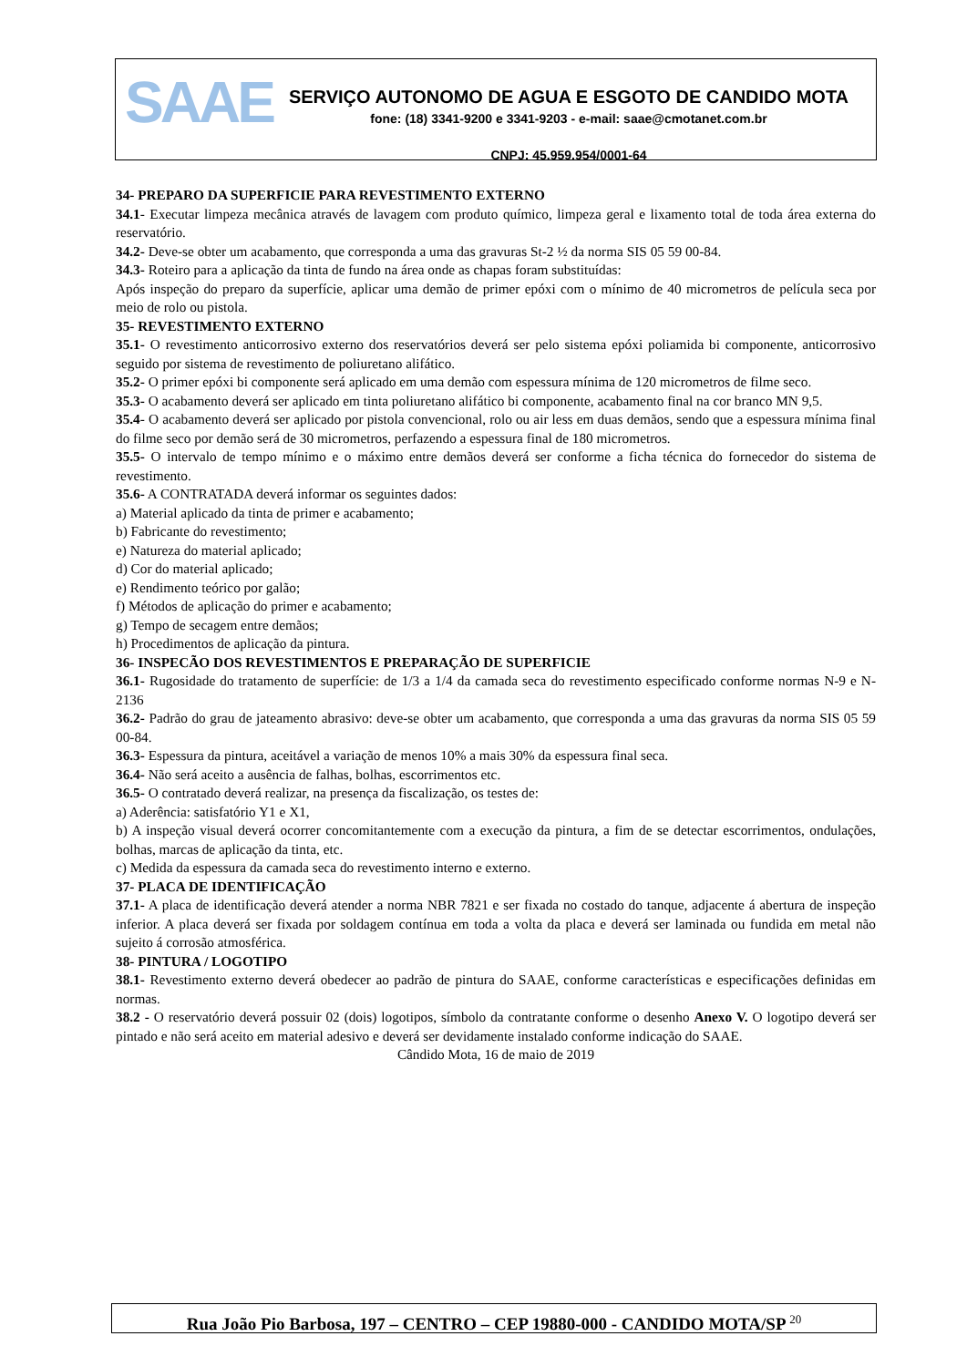SAAE
SERVIÇO AUTONOMO DE AGUA E ESGOTO DE CANDIDO MOTA
fone: (18) 3341-9200 e 3341-9203 - e-mail: saae@cmotanet.com.br
CNPJ: 45.959.954/0001-64
34- PREPARO DA SUPERFICIE PARA REVESTIMENTO EXTERNO
34.1- Executar limpeza mecânica através de lavagem com produto químico, limpeza geral e lixamento total de toda área externa do reservatório.
34.2- Deve-se obter um acabamento, que corresponda a uma das gravuras St-2 ½ da norma SIS 05 59 00-84.
34.3- Roteiro para a aplicação da tinta de fundo na área onde as chapas foram substituídas:
Após inspeção do preparo da superfície, aplicar uma demão de primer epóxi com o mínimo de 40 micrometros de película seca por meio de rolo ou pistola.
35- REVESTIMENTO EXTERNO
35.1- O revestimento anticorrosivo externo dos reservatórios deverá ser pelo sistema epóxi poliamida bi componente, anticorrosivo seguido por sistema de revestimento de poliuretano alifático.
35.2- O primer epóxi bi componente será aplicado em uma demão com espessura mínima de 120 micrometros de filme seco.
35.3- O acabamento deverá ser aplicado em tinta poliuretano alifático bi componente, acabamento final na cor branco MN 9,5.
35.4- O acabamento deverá ser aplicado por pistola convencional, rolo ou air less em duas demãos, sendo que a espessura mínima final do filme seco por demão será de 30 micrometros, perfazendo a espessura final de 180 micrometros.
35.5- O intervalo de tempo mínimo e o máximo entre demãos deverá ser conforme a ficha técnica do fornecedor do sistema de revestimento.
35.6- A CONTRATADA deverá informar os seguintes dados:
a) Material aplicado da tinta de primer e acabamento;
b) Fabricante do revestimento;
e) Natureza do material aplicado;
d) Cor do material aplicado;
e) Rendimento teórico por galão;
f) Métodos de aplicação do primer e acabamento;
g) Tempo de secagem entre demãos;
h) Procedimentos de aplicação da pintura.
36- INSPECÃO DOS REVESTIMENTOS E PREPARAÇÃO DE SUPERFICIE
36.1- Rugosidade do tratamento de superfície: de 1/3 a 1/4 da camada seca do revestimento especificado conforme normas N-9 e N-2136
36.2- Padrão do grau de jateamento abrasivo: deve-se obter um acabamento, que corresponda a uma das gravuras da norma SIS 05 59 00-84.
36.3- Espessura da pintura, aceitável a variação de menos 10% a mais 30% da espessura final seca.
36.4- Não será aceito a ausência de falhas, bolhas, escorrimentos etc.
36.5- O contratado deverá realizar, na presença da fiscalização, os testes de:
a) Aderência: satisfatório Y1 e X1,
b) A inspeção visual deverá ocorrer concomitantemente com a execução da pintura, a fim de se detectar escorrimentos, ondulações, bolhas, marcas de aplicação da tinta, etc.
c) Medida da espessura da camada seca do revestimento interno e externo.
37- PLACA DE IDENTIFICAÇÃO
37.1- A placa de identificação deverá atender a norma NBR 7821 e ser fixada no costado do tanque, adjacente á abertura de inspeção inferior. A placa deverá ser fixada por soldagem contínua em toda a volta da placa e deverá ser laminada ou fundida em metal não sujeito á corrosão atmosférica.
38- PINTURA / LOGOTIPO
38.1- Revestimento externo deverá obedecer ao padrão de pintura do SAAE, conforme características e especificações definidas em normas.
38.2 - O reservatório deverá possuir 02 (dois) logotipos, símbolo da contratante conforme o desenho Anexo V. O logotipo deverá ser pintado e não será aceito em material adesivo e deverá ser devidamente instalado conforme indicação do SAAE.
Cândido Mota, 16 de maio de 2019
Rua João Pio Barbosa, 197 – CENTRO – CEP 19880-000 - CANDIDO MOTA/SP <sup>20</sup>